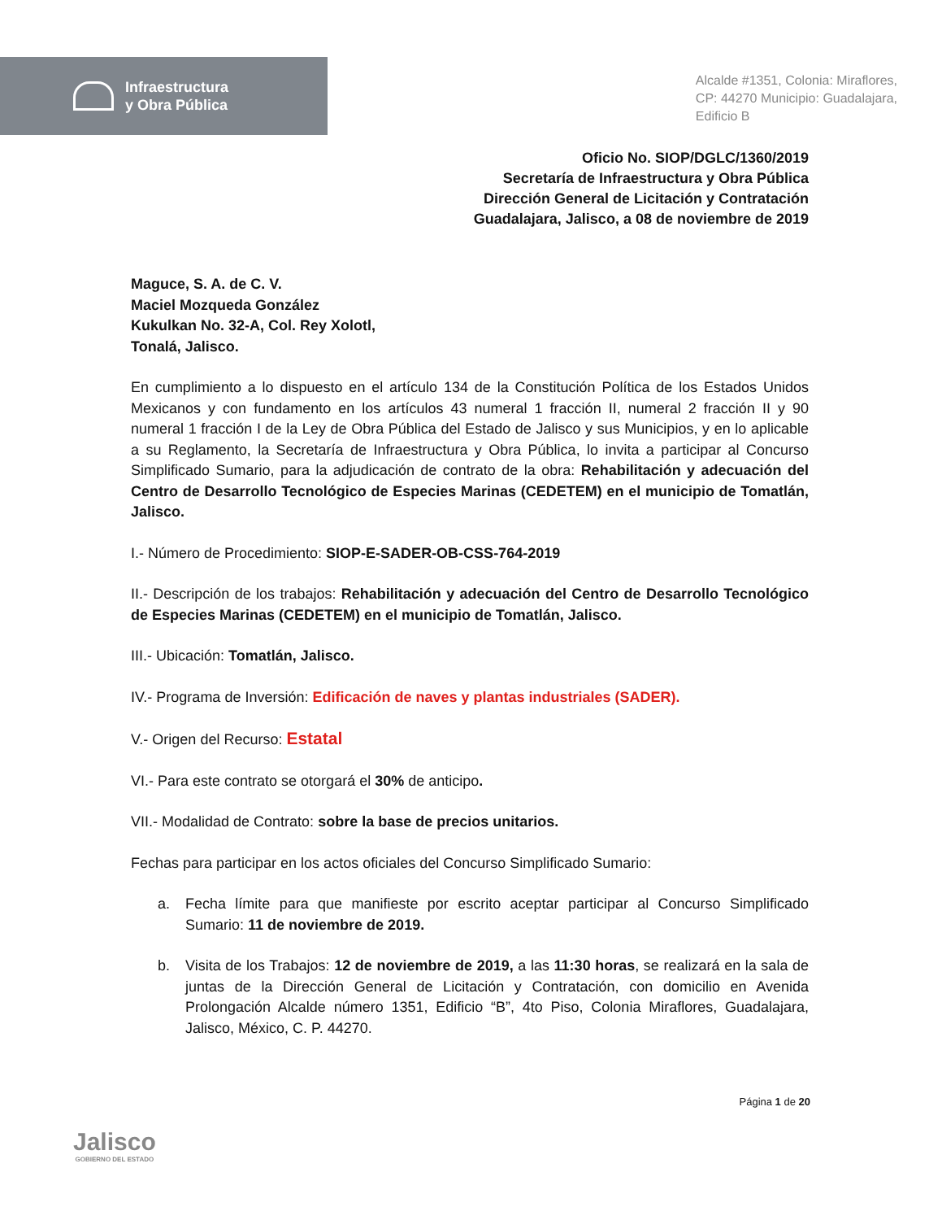Infraestructura
y Obra Pública
Alcalde #1351, Colonia: Miraflores,
CP: 44270 Municipio: Guadalajara,
Edificio B
Oficio No. SIOP/DGLC/1360/2019
Secretaría de Infraestructura y Obra Pública
Dirección General de Licitación y Contratación
Guadalajara, Jalisco, a 08 de noviembre de 2019
Maguce, S. A. de C. V.
Maciel Mozqueda González
Kukulkan No. 32-A, Col. Rey Xolotl,
Tonalá, Jalisco.
En cumplimiento a lo dispuesto en el artículo 134 de la Constitución Política de los Estados Unidos Mexicanos y con fundamento en los artículos 43 numeral 1 fracción II, numeral 2 fracción II y 90 numeral 1 fracción I de la Ley de Obra Pública del Estado de Jalisco y sus Municipios, y en lo aplicable a su Reglamento, la Secretaría de Infraestructura y Obra Pública, lo invita a participar al Concurso Simplificado Sumario, para la adjudicación de contrato de la obra: Rehabilitación y adecuación del Centro de Desarrollo Tecnológico de Especies Marinas (CEDETEM) en el municipio de Tomatlán, Jalisco.
I.- Número de Procedimiento: SIOP-E-SADER-OB-CSS-764-2019
II.- Descripción de los trabajos: Rehabilitación y adecuación del Centro de Desarrollo Tecnológico de Especies Marinas (CEDETEM) en el municipio de Tomatlán, Jalisco.
III.- Ubicación: Tomatlán, Jalisco.
IV.- Programa de Inversión: Edificación de naves y plantas industriales (SADER).
V.- Origen del Recurso: Estatal
VI.- Para este contrato se otorgará el 30% de anticipo.
VII.- Modalidad de Contrato: sobre la base de precios unitarios.
Fechas para participar en los actos oficiales del Concurso Simplificado Sumario:
a. Fecha límite para que manifieste por escrito aceptar participar al Concurso Simplificado Sumario: 11 de noviembre de 2019.
b. Visita de los Trabajos: 12 de noviembre de 2019, a las 11:30 horas, se realizará en la sala de juntas de la Dirección General de Licitación y Contratación, con domicilio en Avenida Prolongación Alcalde número 1351, Edificio “B”, 4to Piso, Colonia Miraflores, Guadalajara, Jalisco, México, C. P. 44270.
Jalisco
GOBIERNO DEL ESTADO
Página 1 de 20